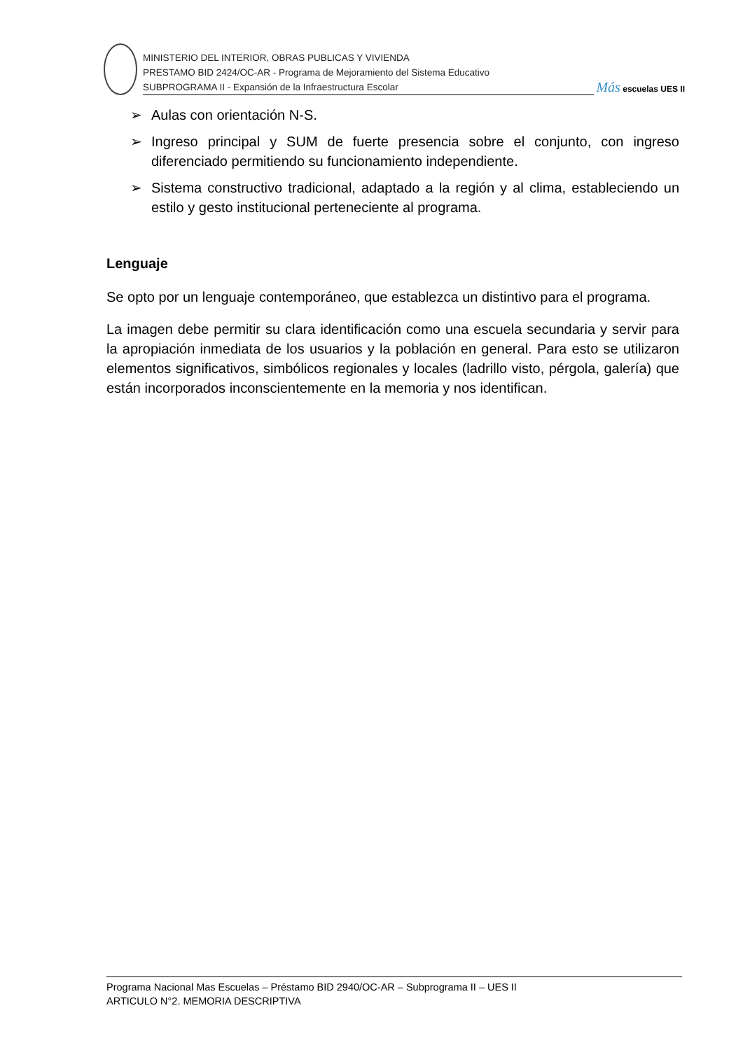MINISTERIO DEL INTERIOR, OBRAS PUBLICAS Y VIVIENDA
PRESTAMO BID 2424/OC-AR - Programa de Mejoramiento del Sistema Educativo
SUBPROGRAMA II - Expansión de la Infraestructura Escolar
Más escuelas UES II
➢ Aulas con orientación N-S.
➢ Ingreso principal y SUM de fuerte presencia sobre el conjunto, con ingreso diferenciado permitiendo su funcionamiento independiente.
➢ Sistema constructivo tradicional, adaptado a la región y al clima, estableciendo un estilo y gesto institucional perteneciente al programa.
Lenguaje
Se opto por un lenguaje contemporáneo, que establezca un distintivo para el programa.
La imagen debe permitir su clara identificación como una escuela secundaria y servir para la apropiación inmediata de los usuarios y la población en general. Para esto se utilizaron elementos significativos, simbólicos regionales y locales (ladrillo visto, pérgola, galería) que están incorporados inconscientemente en la memoria y nos identifican.
Programa Nacional Mas Escuelas – Préstamo BID 2940/OC-AR – Subprograma II – UES II
ARTICULO N°2. MEMORIA DESCRIPTIVA